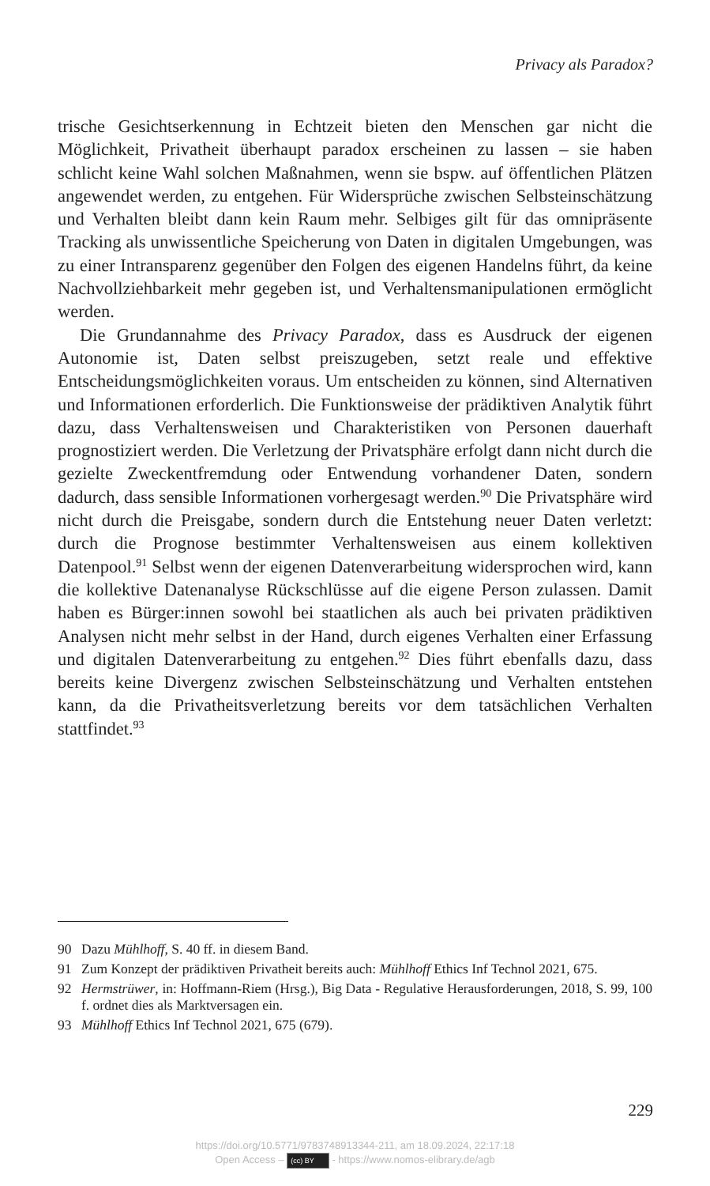Privacy als Paradox?
trische Gesichtserkennung in Echtzeit bieten den Menschen gar nicht die Möglichkeit, Privatheit überhaupt paradox erscheinen zu lassen – sie haben schlicht keine Wahl solchen Maßnahmen, wenn sie bspw. auf öffentlichen Plätzen angewendet werden, zu entgehen. Für Widersprüche zwischen Selbsteinschätzung und Verhalten bleibt dann kein Raum mehr. Selbiges gilt für das omnipräsente Tracking als unwissentliche Speicherung von Daten in digitalen Umgebungen, was zu einer Intransparenz gegenüber den Folgen des eigenen Handelns führt, da keine Nachvollziehbarkeit mehr gegeben ist, und Verhaltensmanipulationen ermöglicht werden.
Die Grundannahme des Privacy Paradox, dass es Ausdruck der eigenen Autonomie ist, Daten selbst preiszugeben, setzt reale und effektive Entscheidungsmöglichkeiten voraus. Um entscheiden zu können, sind Alternativen und Informationen erforderlich. Die Funktionsweise der prädiktiven Analytik führt dazu, dass Verhaltensweisen und Charakteristiken von Personen dauerhaft prognostiziert werden. Die Verletzung der Privatsphäre erfolgt dann nicht durch die gezielte Zweckentfremdung oder Entwendung vorhandener Daten, sondern dadurch, dass sensible Informationen vorhergesagt werden.<sup>90</sup> Die Privatsphäre wird nicht durch die Preisgabe, sondern durch die Entstehung neuer Daten verletzt: durch die Prognose bestimmter Verhaltensweisen aus einem kollektiven Datenpool.<sup>91</sup> Selbst wenn der eigenen Datenverarbeitung widersprochen wird, kann die kollektive Datenanalyse Rückschlüsse auf die eigene Person zulassen. Damit haben es Bürger:innen sowohl bei staatlichen als auch bei privaten prädiktiven Analysen nicht mehr selbst in der Hand, durch eigenes Verhalten einer Erfassung und digitalen Datenverarbeitung zu entgehen.<sup>92</sup> Dies führt ebenfalls dazu, dass bereits keine Divergenz zwischen Selbsteinschätzung und Verhalten entstehen kann, da die Privatheitsverletzung bereits vor dem tatsächlichen Verhalten stattfindet.<sup>93</sup>
90 Dazu Mühlhoff, S. 40 ff. in diesem Band.
91 Zum Konzept der prädiktiven Privatheit bereits auch: Mühlhoff Ethics Inf Technol 2021, 675.
92 Hermstrüwer, in: Hoffmann-Riem (Hrsg.), Big Data - Regulative Herausforderungen, 2018, S. 99, 100 f. ordnet dies als Marktversagen ein.
93 Mühlhoff Ethics Inf Technol 2021, 675 (679).
229
https://doi.org/10.5771/9783748913344-211, am 18.09.2024, 22:17:18
Open Access – (cc) BY - https://www.nomos-elibrary.de/agb